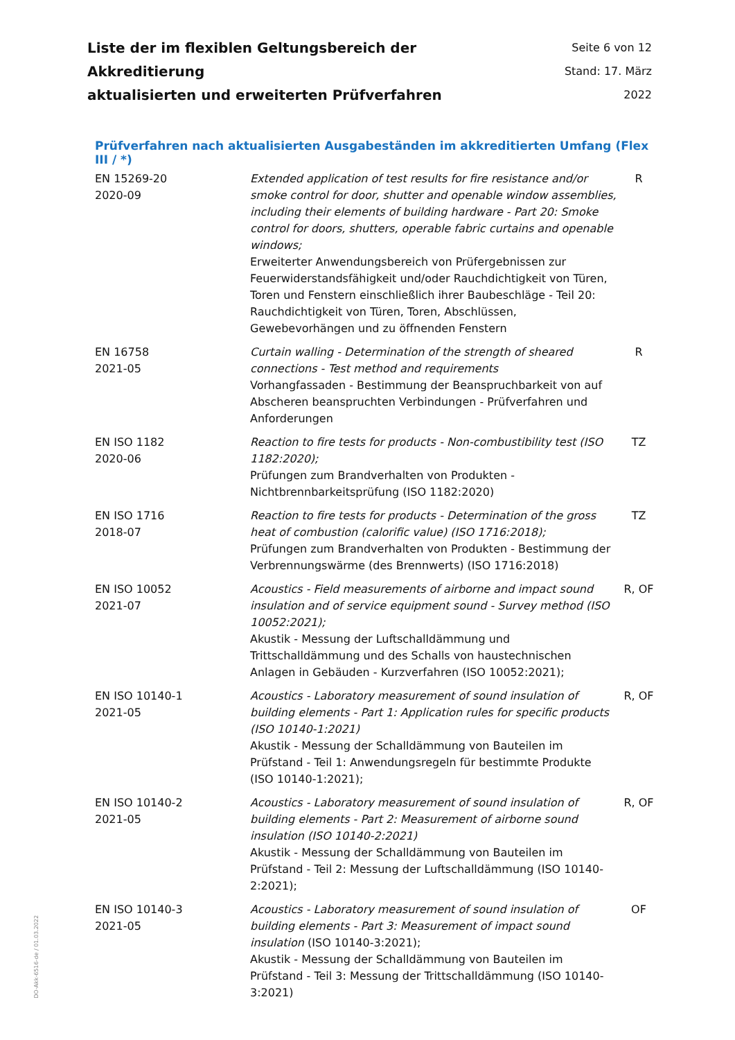Liste der im flexiblen Geltungsbereich der Akkreditierung
aktualisierten und erweiterten Prüfverfahren
Seite 6 von 12
Stand: 17. März 2022
Prüfverfahren nach aktualisierten Ausgabeständen im akkreditierten Umfang (Flex III / *)
| EN 15269-20 2020-09 | Extended application of test results for fire resistance and/or smoke control for door, shutter and openable window assemblies, including their elements of building hardware - Part 20: Smoke control for doors, shutters, operable fabric curtains and openable windows; Erweiterter Anwendungsbereich von Prüfergebnissen zur Feuerwiderstandsfähigkeit und/oder Rauchdichtigkeit von Türen, Toren und Fenstern einschließlich ihrer Baubeschläge - Teil 20: Rauchdichtigkeit von Türen, Toren, Abschlüssen, Gewebevorhängen und zu öffnenden Fenstern | R |
| EN 16758 2021-05 | Curtain walling - Determination of the strength of sheared connections - Test method and requirements Vorhangfassaden - Bestimmung der Beanspruchbarkeit von auf Abscheren beanspruchten Verbindungen - Prüfverfahren und Anforderungen | R |
| EN ISO 1182 2020-06 | Reaction to fire tests for products - Non-combustibility test (ISO 1182:2020); Prüfungen zum Brandverhalten von Produkten - Nichtbrennbarkeitsprüfung (ISO 1182:2020) | TZ |
| EN ISO 1716 2018-07 | Reaction to fire tests for products - Determination of the gross heat of combustion (calorific value) (ISO 1716:2018); Prüfungen zum Brandverhalten von Produkten - Bestimmung der Verbrennungswärme (des Brennwerts) (ISO 1716:2018) | TZ |
| EN ISO 10052 2021-07 | Acoustics - Field measurements of airborne and impact sound insulation and of service equipment sound - Survey method (ISO 10052:2021); Akustik - Messung der Luftschalldämmung und Trittschalldämmung und des Schalls von haustechnischen Anlagen in Gebäuden - Kurzverfahren (ISO 10052:2021); | R, OF |
| EN ISO 10140-1 2021-05 | Acoustics - Laboratory measurement of sound insulation of building elements - Part 1: Application rules for specific products (ISO 10140-1:2021) Akustik - Messung der Schalldämmung von Bauteilen im Prüfstand - Teil 1: Anwendungsregeln für bestimmte Produkte (ISO 10140-1:2021); | R, OF |
| EN ISO 10140-2 2021-05 | Acoustics - Laboratory measurement of sound insulation of building elements - Part 2: Measurement of airborne sound insulation (ISO 10140-2:2021) Akustik - Messung der Schalldämmung von Bauteilen im Prüfstand - Teil 2: Messung der Luftschalldämmung (ISO 10140-2:2021); | R, OF |
| EN ISO 10140-3 2021-05 | Acoustics - Laboratory measurement of sound insulation of building elements - Part 3: Measurement of impact sound insulation (ISO 10140-3:2021); Akustik - Messung der Schalldämmung von Bauteilen im Prüfstand - Teil 3: Messung der Trittschalldämmung (ISO 10140-3:2021) | OF |
DO-Akk-6516-de / 01.03.2022